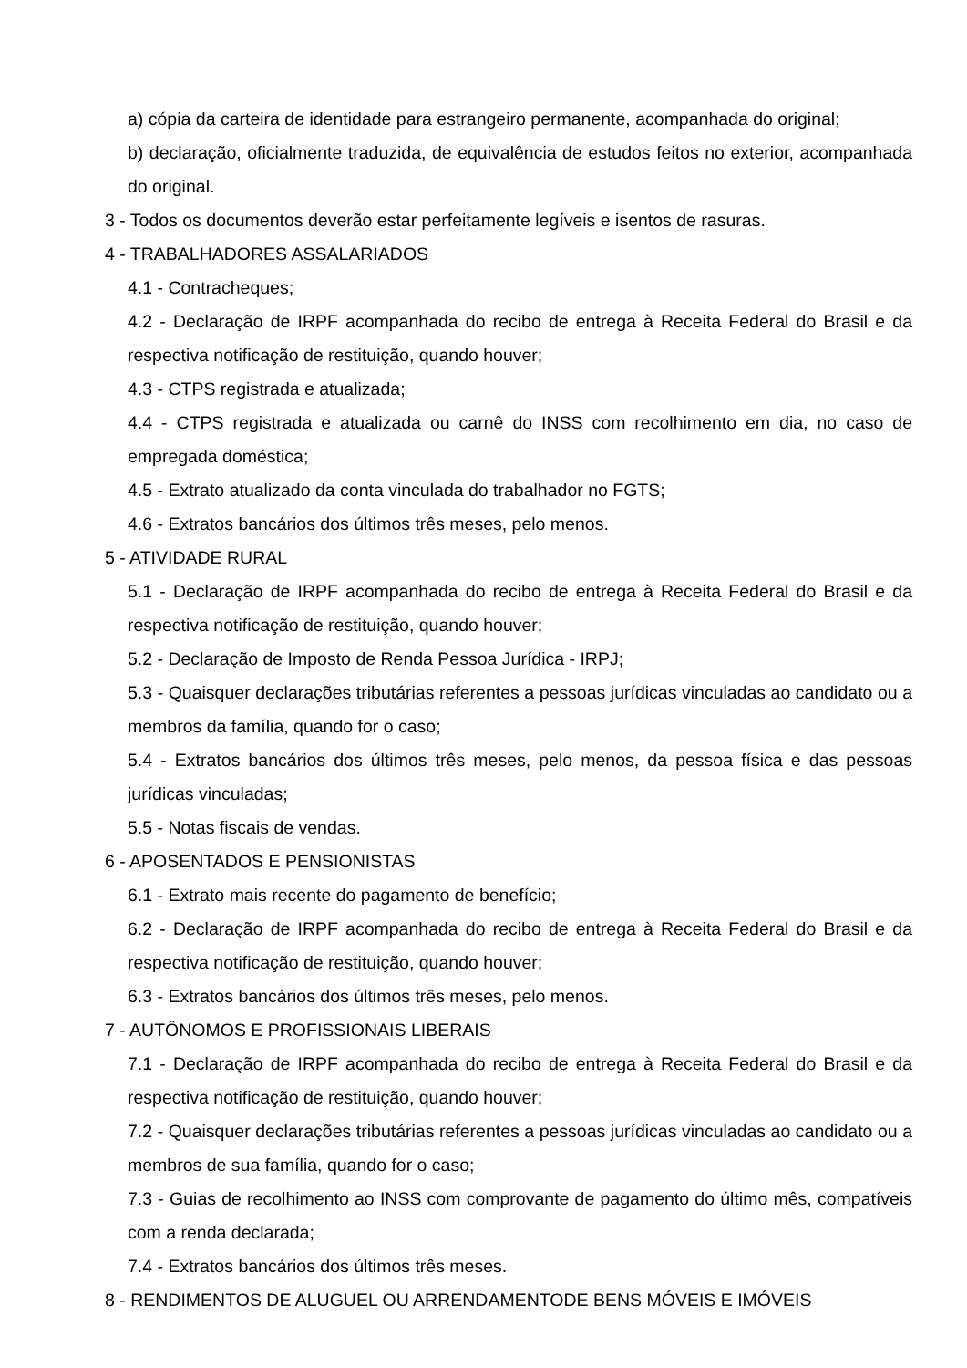a) cópia da carteira de identidade para estrangeiro permanente, acompanhada do original;
b) declaração, oficialmente traduzida, de equivalência de estudos feitos no exterior, acompanhada do original.
3 - Todos os documentos deverão estar perfeitamente legíveis e isentos de rasuras.
4 - TRABALHADORES ASSALARIADOS
4.1 - Contracheques;
4.2 - Declaração de IRPF acompanhada do recibo de entrega à Receita Federal do Brasil e da respectiva notificação de restituição, quando houver;
4.3 - CTPS registrada e atualizada;
4.4 - CTPS registrada e atualizada ou carnê do INSS com recolhimento em dia, no caso de empregada doméstica;
4.5 - Extrato atualizado da conta vinculada do trabalhador no FGTS;
4.6 - Extratos bancários dos últimos três meses, pelo menos.
5 - ATIVIDADE RURAL
5.1 - Declaração de IRPF acompanhada do recibo de entrega à Receita Federal do Brasil e da respectiva notificação de restituição, quando houver;
5.2 - Declaração de Imposto de Renda Pessoa Jurídica - IRPJ;
5.3 - Quaisquer declarações tributárias referentes a pessoas jurídicas vinculadas ao candidato ou a membros da família, quando for o caso;
5.4 - Extratos bancários dos últimos três meses, pelo menos, da pessoa física e das pessoas jurídicas vinculadas;
5.5 - Notas fiscais de vendas.
6 - APOSENTADOS E PENSIONISTAS
6.1 - Extrato mais recente do pagamento de benefício;
6.2 - Declaração de IRPF acompanhada do recibo de entrega à Receita Federal do Brasil e da respectiva notificação de restituição, quando houver;
6.3 - Extratos bancários dos últimos três meses, pelo menos.
7 - AUTÔNOMOS E PROFISSIONAIS LIBERAIS
7.1 - Declaração de IRPF acompanhada do recibo de entrega à Receita Federal do Brasil e da respectiva notificação de restituição, quando houver;
7.2 - Quaisquer declarações tributárias referentes a pessoas jurídicas vinculadas ao candidato ou a membros de sua família, quando for o caso;
7.3 - Guias de recolhimento ao INSS com comprovante de pagamento do último mês, compatíveis com a renda declarada;
7.4 - Extratos bancários dos últimos três meses.
8 - RENDIMENTOS DE ALUGUEL OU ARRENDAMENTODE BENS MÓVEIS E IMÓVEIS